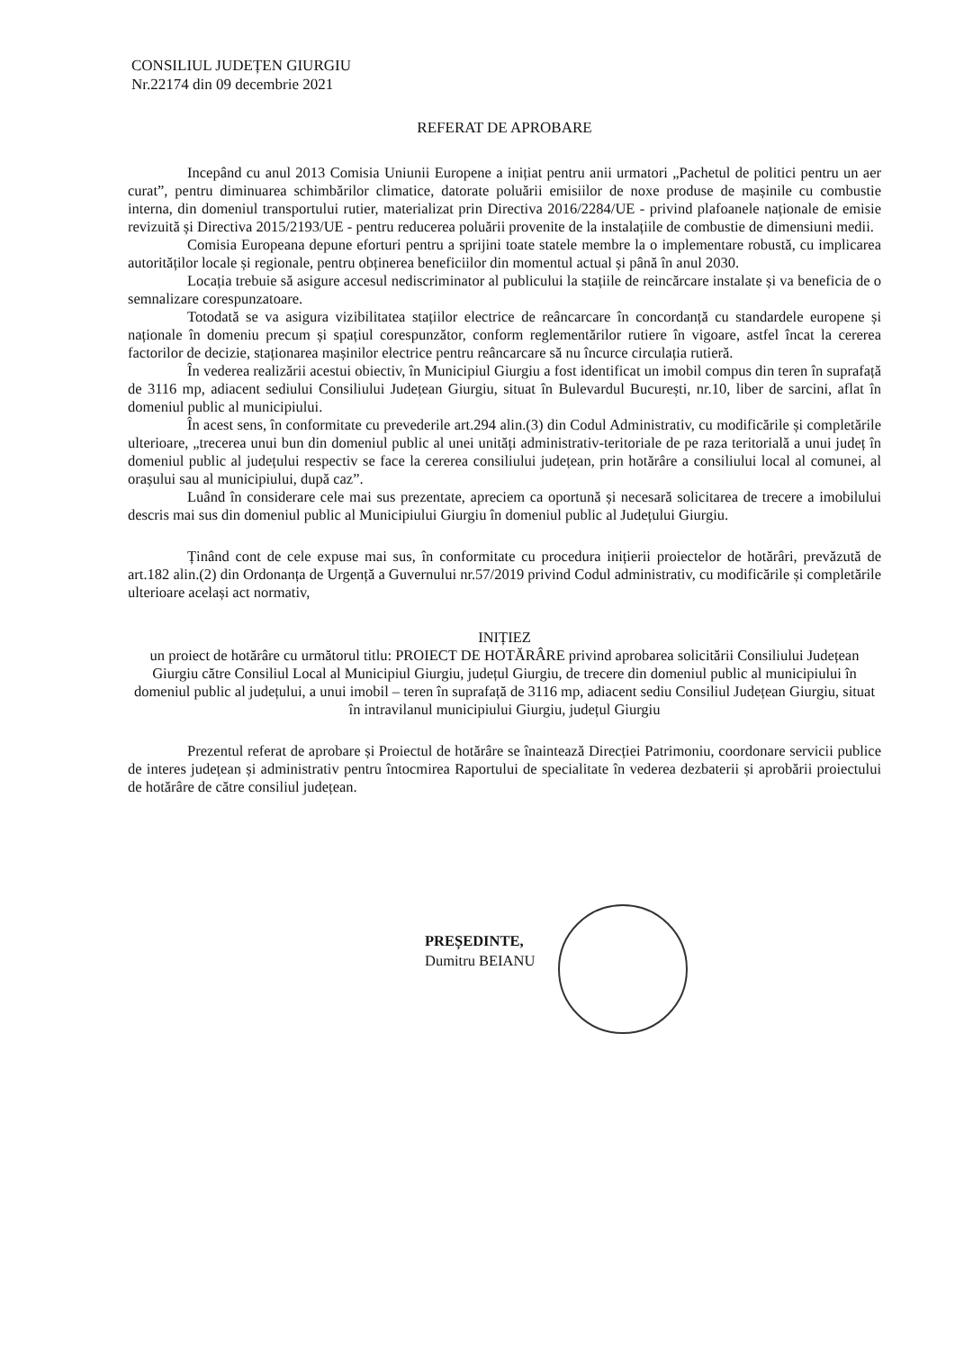CONSILIUL JUDEȚEN GIURGIU
Nr.22174 din 09 decembrie 2021
REFERAT DE APROBARE
Incepând cu anul 2013 Comisia Uniunii Europene a inițiat pentru anii urmatori „Pachetul de politici pentru un aer curat”, pentru diminuarea schimbărilor climatice, datorate poluării emisiilor de noxe produse de mașinile cu combustie interna, din domeniul transportului rutier, materializat prin Directiva 2016/2284/UE - privind plafoanele naționale de emisie revizuită și Directiva 2015/2193/UE - pentru reducerea poluării provenite de la instalațiile de combustie de dimensiuni medii.
Comisia Europeana depune eforturi pentru a sprijini toate statele membre la o implementare robustă, cu implicarea autorităților locale și regionale, pentru obținerea beneficiilor din momentul actual și până în anul 2030.
Locația trebuie să asigure accesul nediscriminator al publicului la stațiile de reincărcare instalate și va beneficia de o semnalizare corespunzatoare.
Totodată se va asigura vizibilitatea stațiilor electrice de reâncarcare în concordanță cu standardele europene și naționale în domeniu precum și spațiul corespunzător, conform reglementărilor rutiere în vigoare, astfel încat la cererea factorilor de decizie, staționarea mașinilor electrice pentru reâncarcare să nu încurce circulația rutieră.
În vederea realizării acestui obiectiv, în Municipiul Giurgiu a fost identificat un imobil compus din teren în suprafață de 3116 mp, adiacent sediului Consiliului Județean Giurgiu, situat în Bulevardul București, nr.10, liber de sarcini, aflat în domeniul public al municipiului.
În acest sens, în conformitate cu prevederile art.294 alin.(3) din Codul Administrativ, cu modificările și completările ulterioare, „trecerea unui bun din domeniul public al unei unități administrativ-teritoriale de pe raza teritorială a unui județ în domeniul public al județului respectiv se face la cererea consiliului județean, prin hotărâre a consiliului local al comunei, al orașului sau al municipiului, după caz”.
Luând în considerare cele mai sus prezentate, apreciem ca oportună și necesară solicitarea de trecere a imobilului descris mai sus din domeniul public al Municipiului Giurgiu în domeniul public al Județului Giurgiu.
Ținând cont de cele expuse mai sus, în conformitate cu procedura inițierii proiectelor de hotărâri, prevăzută de art.182 alin.(2) din Ordonanța de Urgență a Guvernului nr.57/2019 privind Codul administrativ, cu modificările și completările ulterioare același act normativ,
INIȚIEZ
un proiect de hotărâre cu următorul titlu: PROIECT DE HOTĂRÂRE privind aprobarea solicitării Consiliului Județean Giurgiu către Consiliul Local al Municipiul Giurgiu, județul Giurgiu, de trecere din domeniul public al municipiului în domeniul public al județului, a unui imobil – teren în suprafață de 3116 mp, adiacent sediu Consiliul Județean Giurgiu, situat în intravilanul municipiului Giurgiu, județul Giurgiu
Prezentul referat de aprobare și Proiectul de hotărâre se înaintează Direcției Patrimoniu, coordonare servicii publice de interes județean și administrativ pentru întocmirea Raportului de specialitate în vederea dezbaterii și aprobării proiectului de hotărâre de către consiliul județean.
PREȘEDINTE,
Dumitru BEIANU